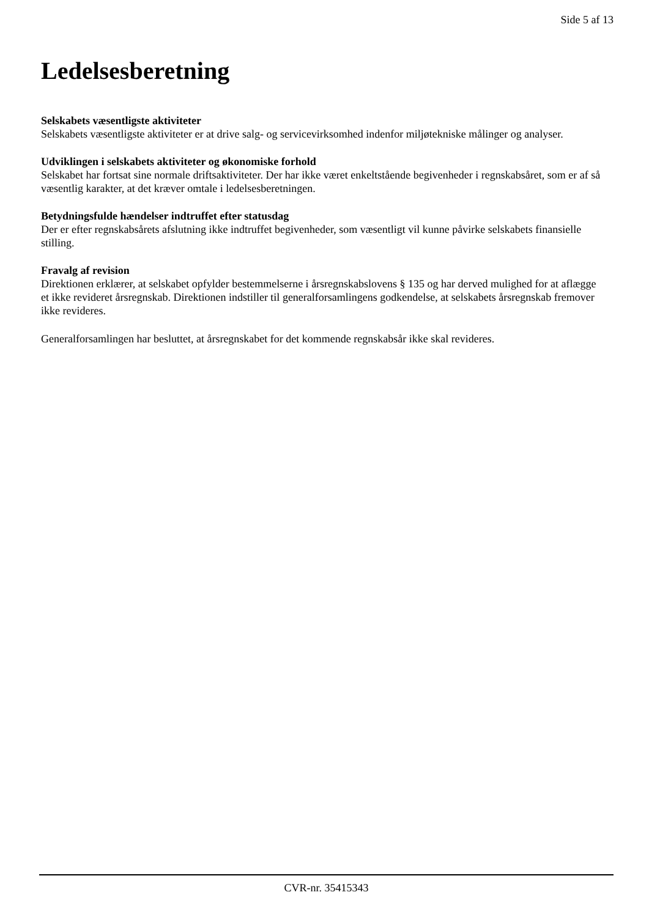Side 5 af 13
Ledelsesberetning
Selskabets væsentligste aktiviteter
Selskabets væsentligste aktiviteter er at drive salg- og servicevirksomhed indenfor miljøtekniske målinger og analyser.
Udviklingen i selskabets aktiviteter og økonomiske forhold
Selskabet har fortsat sine normale driftsaktiviteter. Der har ikke været enkeltstående begivenheder i regnskabsåret, som er af så væsentlig karakter, at det kræver omtale i ledelsesberetningen.
Betydningsfulde hændelser indtruffet efter statusdag
Der er efter regnskabsårets afslutning ikke indtruffet begivenheder, som væsentligt vil kunne påvirke selskabets finansielle stilling.
Fravalg af revision
Direktionen erklærer, at selskabet opfylder bestemmelserne i årsregnskabslovens § 135 og har derved mulighed for at aflægge et ikke revideret årsregnskab. Direktionen indstiller til generalforsamlingens godkendelse, at selskabets årsregnskab fremover ikke revideres.
Generalforsamlingen har besluttet, at årsregnskabet for det kommende regnskabsår ikke skal revideres.
CVR-nr. 35415343